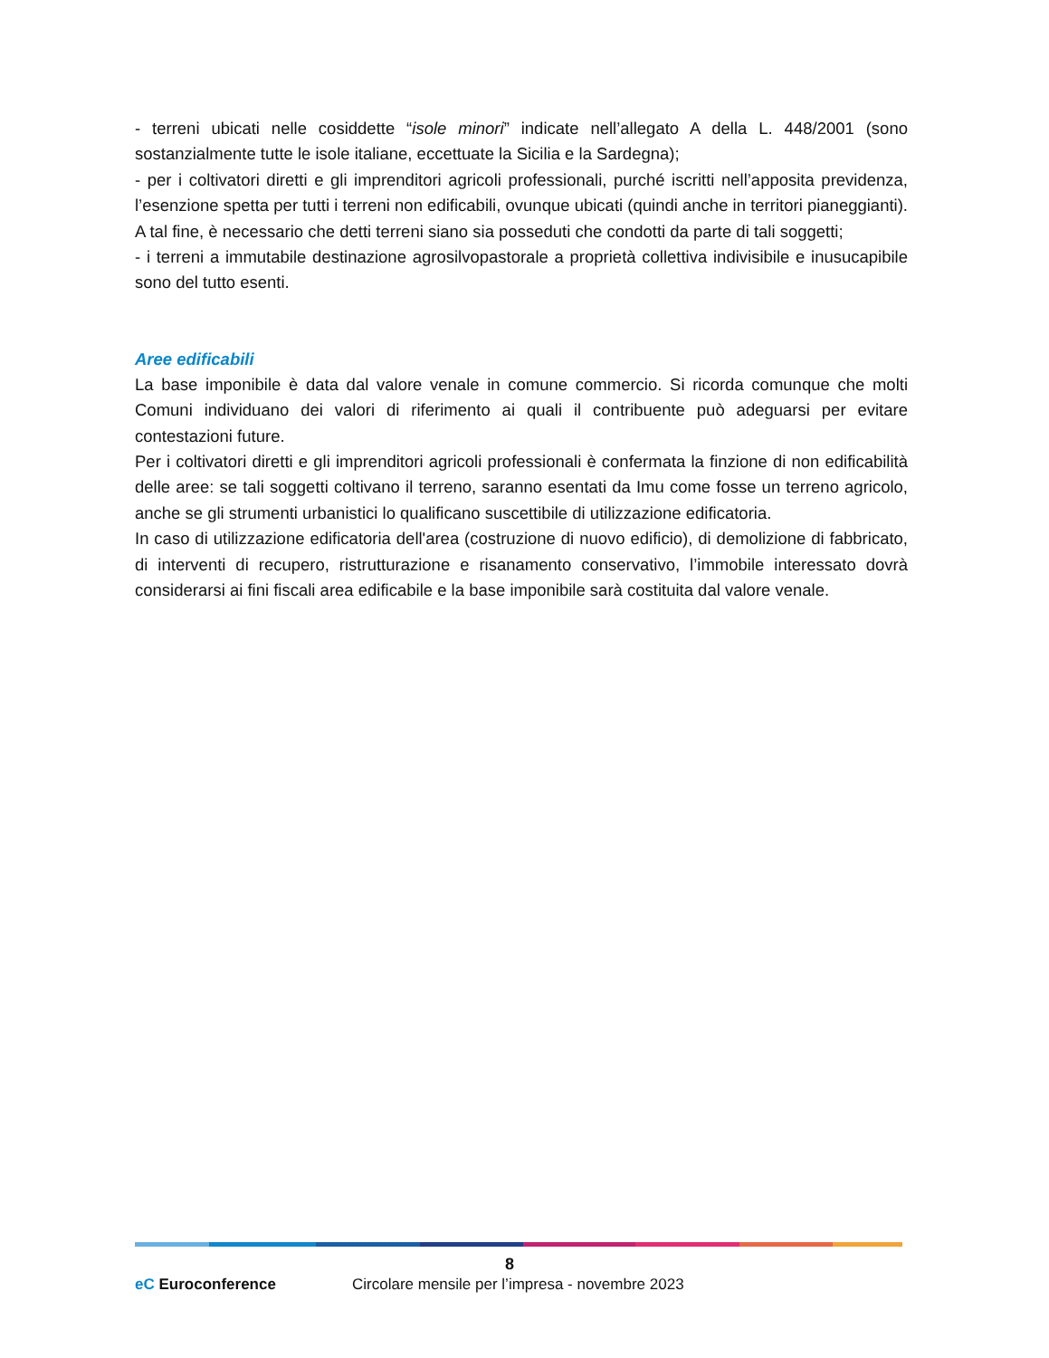- terreni ubicati nelle cosiddette “isole minori” indicate nell’allegato A della L. 448/2001 (sono sostanzialmente tutte le isole italiane, eccettuate la Sicilia e la Sardegna);
- per i coltivatori diretti e gli imprenditori agricoli professionali, purché iscritti nell’apposita previdenza, l’esenzione spetta per tutti i terreni non edificabili, ovunque ubicati (quindi anche in territori pianeggianti). A tal fine, è necessario che detti terreni siano sia posseduti che condotti da parte di tali soggetti;
- i terreni a immutabile destinazione agrosilvopastorale a proprietà collettiva indivisibile e inusucapibile sono del tutto esenti.
Aree edificabili
La base imponibile è data dal valore venale in comune commercio. Si ricorda comunque che molti Comuni individuano dei valori di riferimento ai quali il contribuente può adeguarsi per evitare contestazioni future.
Per i coltivatori diretti e gli imprenditori agricoli professionali è confermata la finzione di non edificabilità delle aree: se tali soggetti coltivano il terreno, saranno esentati da Imu come fosse un terreno agricolo, anche se gli strumenti urbanistici lo qualificano suscettibile di utilizzazione edificatoria.
In caso di utilizzazione edificatoria dell'area (costruzione di nuovo edificio), di demolizione di fabbricato, di interventi di recupero, ristrutturazione e risanamento conservativo, l’immobile interessato dovrà considerarsi ai fini fiscali area edificabile e la base imponibile sarà costituita dal valore venale.
8
eC Euroconference
Circolare mensile per l’impresa - novembre 2023